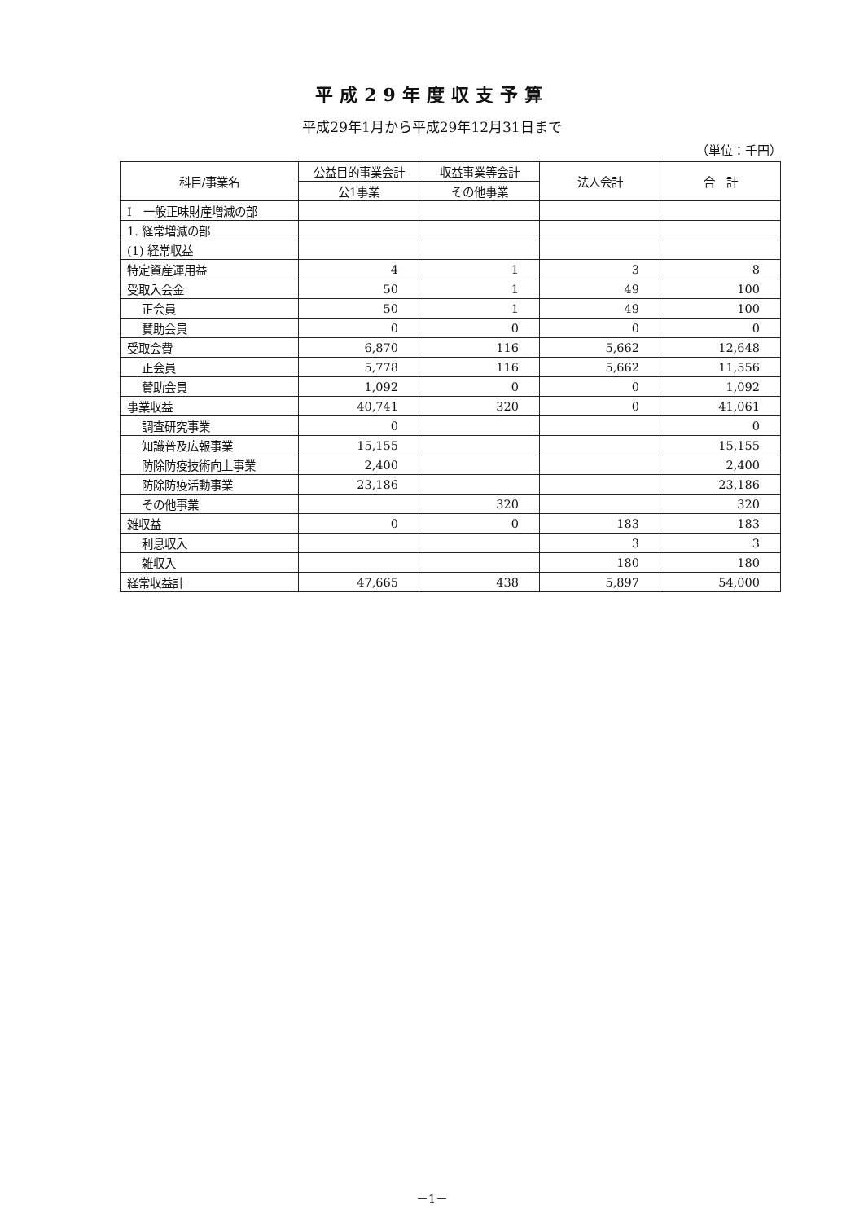平成29年度収支予算
平成29年1月から平成29年12月31日まで
（単位：千円）
| 科目/事業名 | 公益目的事業会計 | 収益事業等会計 | 法人会計 | 合 計 |
| --- | --- | --- | --- | --- |
| | 公1事業 | その他事業 | | |
| Ⅰ 一般正味財産増減の部 | | | | |
| 1. 経常増減の部 | | | | |
| (1) 経常収益 | | | | |
| 特定資産運用益 | 4 | 1 | 3 | 8 |
| 受取入会金 | 50 | 1 | 49 | 100 |
| 正会員 | 50 | 1 | 49 | 100 |
| 賛助会員 | 0 | 0 | 0 | 0 |
| 受取会費 | 6,870 | 116 | 5,662 | 12,648 |
| 正会員 | 5,778 | 116 | 5,662 | 11,556 |
| 賛助会員 | 1,092 | 0 | 0 | 1,092 |
| 事業収益 | 40,741 | 320 | 0 | 41,061 |
| 調査研究事業 | 0 | | | 0 |
| 知識普及広報事業 | 15,155 | | | 15,155 |
| 防除防疫技術向上事業 | 2,400 | | | 2,400 |
| 防除防疫活動事業 | 23,186 | | | 23,186 |
| その他事業 | | 320 | | 320 |
| 雑収益 | 0 | 0 | 183 | 183 |
| 利息収入 | | | 3 | 3 |
| 雑収入 | | | 180 | 180 |
| 経常収益計 | 47,665 | 438 | 5,897 | 54,000 |
－1－